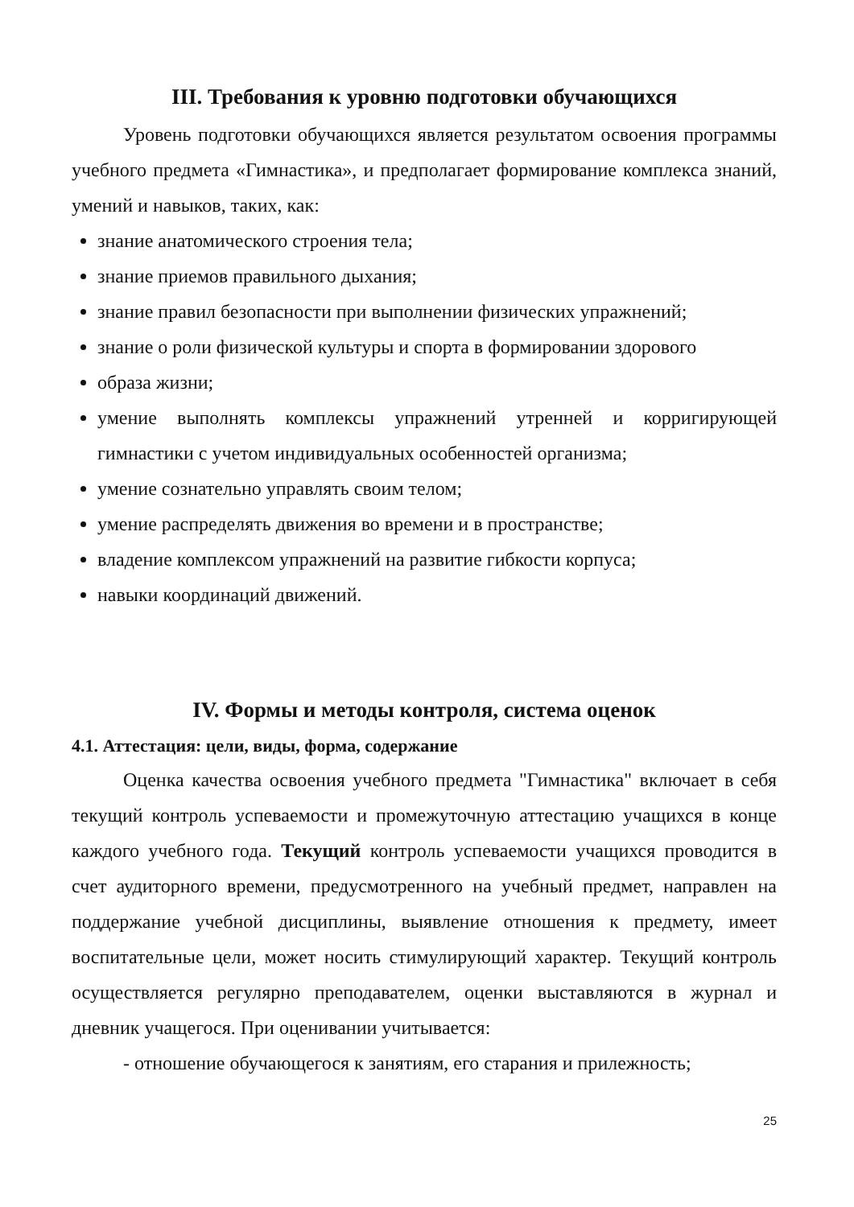III. Требования к уровню подготовки обучающихся
Уровень подготовки обучающихся является результатом освоения программы учебного предмета «Гимнастика», и предполагает формирование комплекса знаний, умений и навыков, таких, как:
знание анатомического строения тела;
знание приемов правильного дыхания;
знание правил безопасности при выполнении физических упражнений;
знание о роли физической культуры и спорта в формировании здорового
образа жизни;
умение выполнять комплексы упражнений утренней и корригирующей гимнастики с учетом индивидуальных особенностей организма;
умение сознательно управлять своим телом;
умение распределять движения во времени и в пространстве;
владение комплексом упражнений на развитие гибкости корпуса;
навыки координаций движений.
IV. Формы и методы контроля, система оценок
4.1. Аттестация: цели, виды, форма, содержание
Оценка качества освоения учебного предмета "Гимнастика" включает в себя текущий контроль успеваемости и промежуточную аттестацию учащихся в конце каждого учебного года. Текущий контроль успеваемости учащихся проводится в счет аудиторного времени, предусмотренного на учебный предмет, направлен на поддержание учебной дисциплины, выявление отношения к предмету, имеет воспитательные цели, может носить стимулирующий характер. Текущий контроль осуществляется регулярно преподавателем, оценки выставляются в журнал и дневник учащегося. При оценивании учитывается:
- отношение обучающегося к занятиям, его старания и прилежность;
25